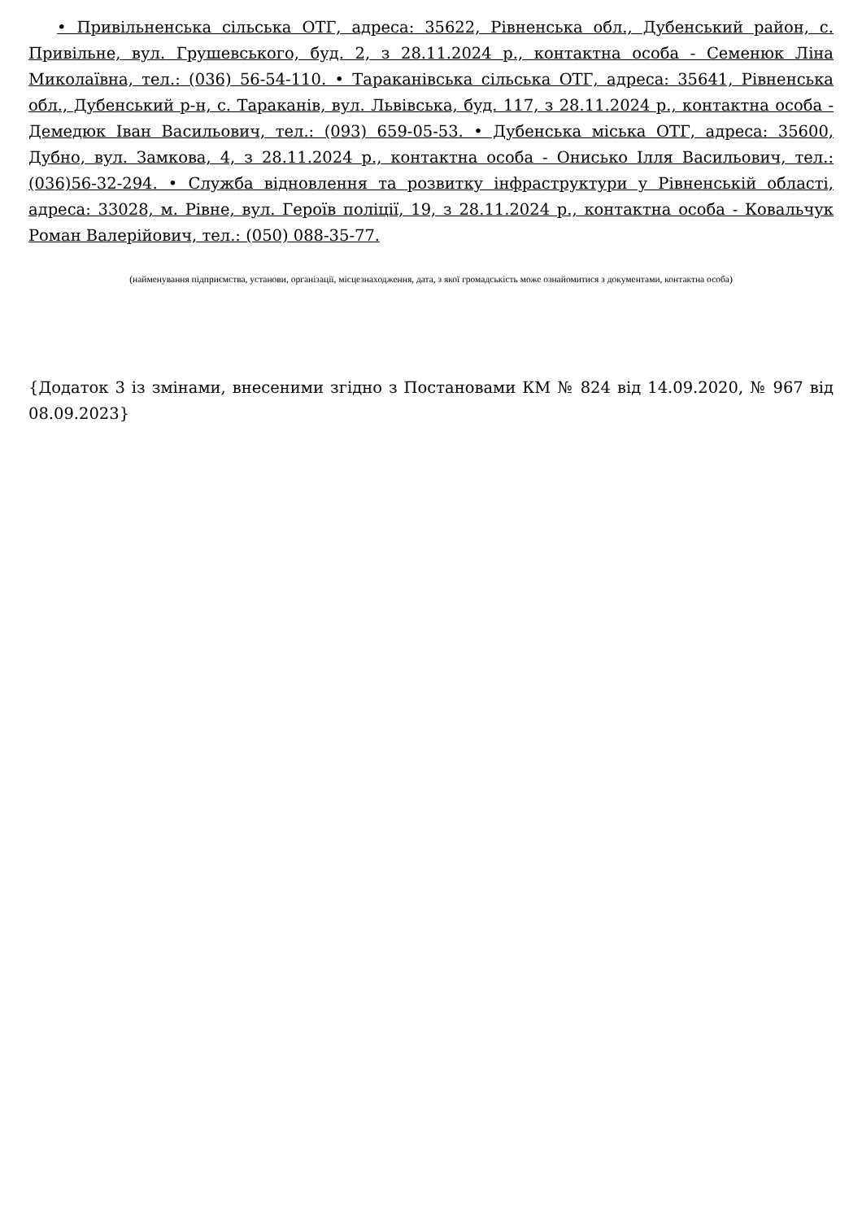• Привільненська сільська ОТГ, адреса: 35622, Рівненська обл., Дубенський район, с. Привільне, вул. Грушевського, буд. 2, з 28.11.2024 р., контактна особа - Семенюк Ліна Миколаївна, тел.: (036) 56-54-110. • Тараканівська сільська ОТГ, адреса: 35641, Рівненська обл., Дубенський р-н, с. Тараканів, вул. Львівська, буд. 117, з 28.11.2024 р., контактна особа - Демедюк Іван Васильович, тел.: (093) 659-05-53. • Дубенська міська ОТГ, адреса: 35600, Дубно, вул. Замкова, 4, з 28.11.2024 р., контактна особа - Онисько Ілля Васильович, тел.: (036)56-32-294. • Служба відновлення та розвитку інфраструктури у Рівненській області, адреса: 33028, м. Рівне, вул. Героїв поліції, 19, з 28.11.2024 р., контактна особа - Ковальчук Роман Валерійович, тел.: (050) 088-35-77.
(найменування підприємства, установи, організації, місцезнаходження, дата, з якої громадськість може ознайомитися з документами, контактна особа)
{Додаток 3 із змінами, внесеними згідно з Постановами КМ № 824 від 14.09.2020, № 967 від 08.09.2023}